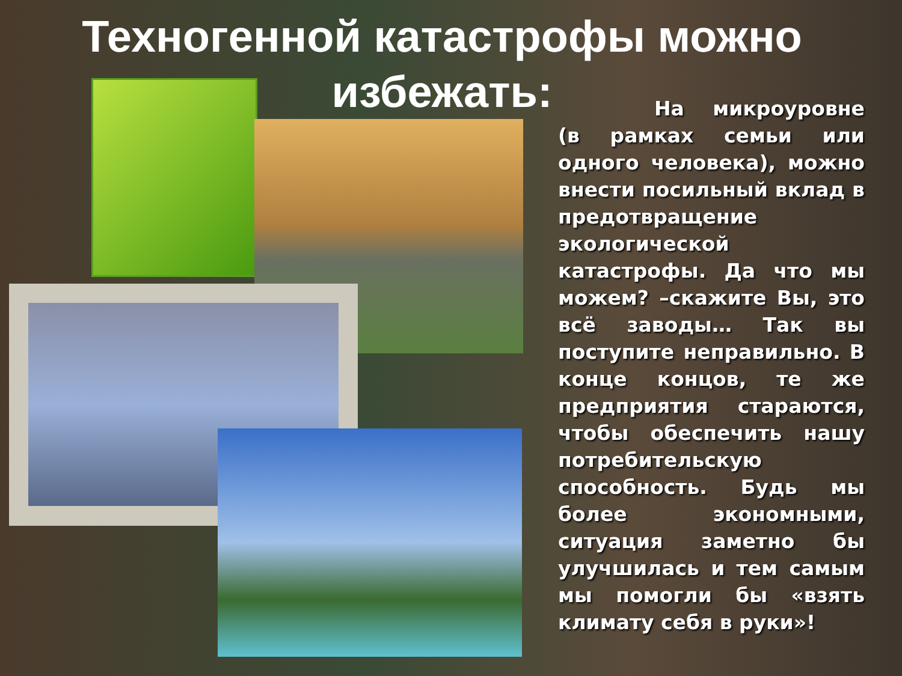Техногенной катастрофы можно избежать:
На микроуровне (в рамках семьи или одного человека), можно внести посильный вклад в предотвращение экологической катастрофы. Да что мы можем? –скажите Вы, это всё заводы… Так вы поступите неправильно. В конце концов, те же предприятия стараются, чтобы обеспечить нашу потребительскую способность. Будь мы более экономными, ситуация заметно бы улучшилась и тем самым мы помогли бы «взять климату себя в руки»!